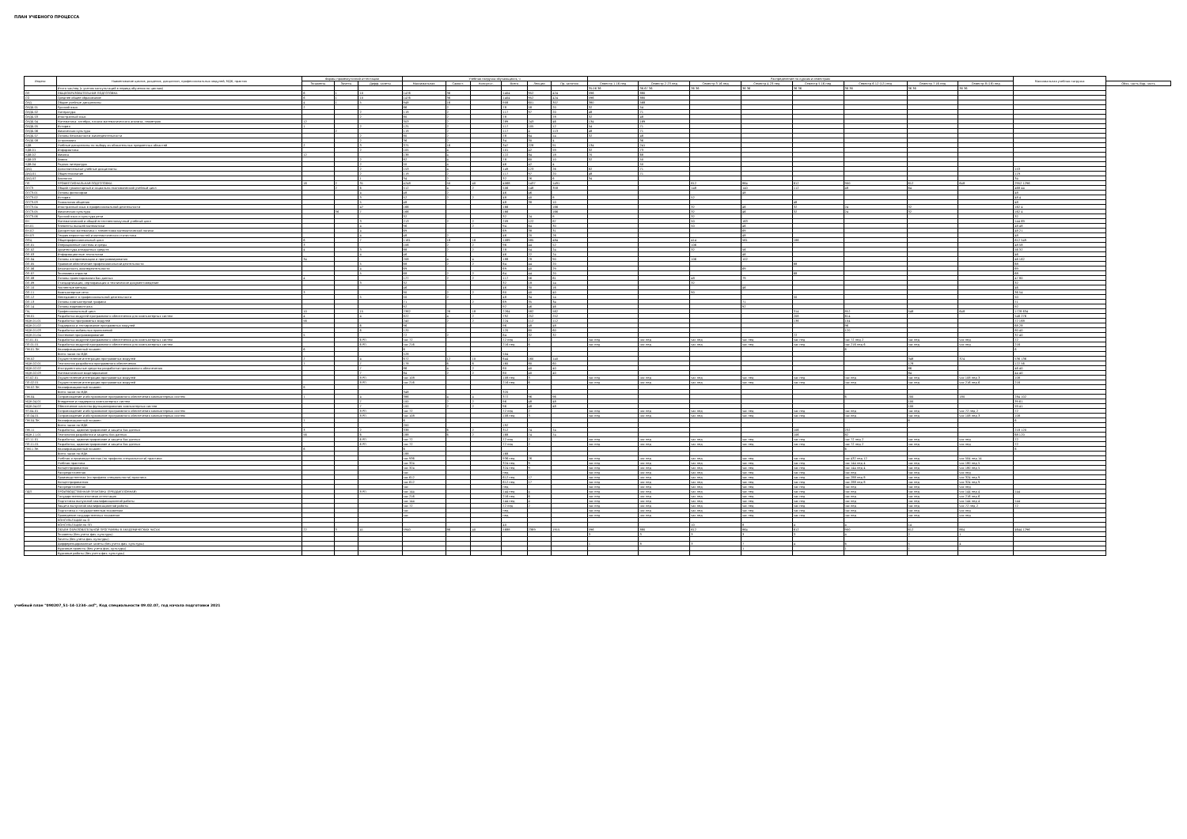ПЛАН УЧЕБНОГО ПРОЦЕССА
| Индекс | Наименование циклов, разделов, дисциплин, профессиональных модулей, МДК, практик | Формы промежуточной аттестации | | | Учебная нагрузка обучающихся, ч | | | | | | Распределение по курсам и семестрам | | | | | | | | Максимальная учебная нагрузка | |
| --- | --- | --- | --- | --- | --- | --- | --- | --- | --- | --- | --- | --- | --- | --- | --- | --- | --- | --- | --- | --- |
| | | Экзамены | Зачеты | Дифф. зачеты | Максимальная | Самост. | Консульт. | Всего | Лекции | Пр. занятия | Семестр 1 16 нед | Семестр 2 23 нед | Семестр 3 16 нед | Семестр 4 23 нед | Семестр 5 16 нед | Семестр 6 12 (12) нед | Семестр 7 16 нед | Семестр 8 (18) нед | | Обяз. часть Вар. часть |
| | Итого час/нед (с учетом консультаций в период обучения по циклам) | | | | | | | | | | 35.06 36 | 36.67 36 | 36 36 | 36 36 | 36 36 | 36 36 | 36 36 | 36 36 | | |
| ОП | ОБЩЕОБРАЗОВАТЕЛЬНАЯ ПОДГОТОВКА | 6 | 1 | 10 | 1476 | 36 | | 1404 | 952 | 424 | 596 | 880 | | | | | | | | |
| СО | Среднее общее образование | 6 | 1 | 10 | 1476 | 36 | | 1404 | 952 | 424 | 596 | 880 | | | | | | | | |
| ОУД | Общие учебные дисциплины | 4 | 1 | 5 | 948 | 16 | | 908 | 601 | 307 | 380 | 568 | | | | | | | | |
| ОУДБ.01 | Русский язык | 2 | | | 86 | 2 | | 78 | 58 | 20 | 32 | 54 | | | | | | | | |
| ОУДБ.02 | Литература | | | 2 | 119 | 2 | | 117 | 97 | 20 | 48 | 71 | | | | | | | | |
| ОУДБ.03 | Иностранный язык | | | 2 | 80 | 2 | | 78 | | 78 | 32 | 48 | | | | | | | | |
| ОУДБ.04 | Математика: алгебра, начала математического анализа, геометрия | 12 | | | 303 | 2 | | 289 | 243 | 46 | 134 | 169 | | | | | | | | |
| ОУДБ.05 | История | 1 | | 2 | 125 | 2 | | 117 | 105 | 12 | 54 | 71 | | | | | | | | |
| ОУДБ.06 | Физическая культура | | 2 | | 119 | 2 | | 117 | 4 | 113 | 48 | 71 | | | | | | | | |
| ОУДБ.07 | Основы безопасности жизнедеятельности | | | 2 | 80 | 2 | | 78 | 64 | 14 | 32 | 48 | | | | | | | | |
| ОУДБ.08 | Астрономия | | | 2 | 36 | 2 | | 34 | 30 | 4 | | 36 | | | | | | | | |
| УДВ | Учебные дисциплины по выбору из обязательных предметных областей | 2 | | 3 | 375 | 16 | | 347 | 228 | 91 | 134 | 241 | | | | | | | | |
| УДВ.01 | Информатика | | | 2 | 105 | 4 | | 101 | 42 | 59 | 32 | 73 | | | | | | | | |
| УДВ.02 | Физика | 12 | | | 138 | 4 | | 122 | 84 | 18 | 70 | 68 | | | | | | | | |
| УДВ.03 | Химия | | | 2 | 82 | 4 | | 78 | 60 | 10 | 32 | 50 | | | | | | | | |
| УДВ.04 | Родная литература | | | 2 | 50 | 4 | | 46 | 42 | 4 | | 50 | | | | | | | | |
| ДУД | Дополнительные учебные дисциплины | | | 2 | 153 | 4 | | 149 | 123 | 26 | 82 | 71 | | | | | | | 153 | |
| ДУД.01 | Обществознание | | | 2 | 119 | 2 | | 117 | 97 | 20 | 48 | 71 | | | | | | | 119 | |
| ДУД.02 | Биология | | | 1 | 34 | 2 | | 32 | 26 | 6 | 34 | | | | | | | | 34 | |
| ПП | ПРОФЕССИОНАЛЬНАЯ ПОДГОТОВКА | 16 | 2 | 31 | 4248 | 50 | 40 | 4068 | 1437 | 1491 | | | 612 | 864 | 612 | 900 | 612 | 648 | 2952 1296 | |
| ОГСЭ | Общий гуманитарный и социально-экономический учебный цикл | | 2 | 6 | 512 | 4 | 2 | 506 | 148 | 358 | | | 148 | 140 | 112 | 48 | 64 | | 468 44 | |
| ОГСЭ.01 | Основы философии | | | 4 | 48 | 2 | | 46 | 46 | | | | | 48 | | | | | 48 | |
| ОГСЭ.02 | История | | | 3 | 52 | 2 | 2 | 48 | 40 | 8 | | | 52 | | | | | | 48 4 | |
| ОГСЭ.03 | Психология общения | | | 5 | 48 | | | 48 | 38 | 10 | | | | | 48 | | | | 48 | |
| ОГСЭ.04 | Иностранный язык в профессиональной деятельности | | | 47 | 166 | | | 166 | | 166 | | | 32 | 46 | 32 | 24 | 32 | | 162 4 | |
| ОГСЭ.05 | Физическая культура | | 36 | 7 | 166 | | | 166 | | 166 | | | 32 | 46 | 32 | 24 | 32 | | 162 4 | |
| ОГСЭ.06 | Русский язык и культура речи | | | | 32 | | | 32 | 24 | 8 | | | 32 | | | | | | 32 | |
| ЕН | Математический и общий естественнонаучный учебный цикл | | | 3 | 213 | 2 | 2 | 209 | 122 | 87 | | | 50 | 163 | | | | | 144 69 | |
| ЕН.01 | Элементы высшей математики | | | 4 | 96 | | 2 | 94 | 64 | 30 | | | 50 | 46 | | | | | 48 48 | |
| ЕН.02 | Дискретная математика с элементами математической логики | | | 4 | 69 | | | 69 | 38 | 31 | | | | 69 | | | | | 48 21 | |
| ЕН.03 | Теория вероятностей и математическая статистика | | | 4 | 48 | 2 | | 46 | 20 | 26 | | | | 48 | | | | | 48 | |
| ОПЦ | Общепрофессиональный цикл | 6 | | 7 | 1161 | 18 | 18 | 1089 | 585 | 484 | | | 414 | 561 | 186 | | | | 612 549 | |
| ОП.01 | Операционные системы и среды | 3 | | | 106 | 2 | 2 | 96 | 44 | 52 | | | 106 | | | | | | 48 58 | |
| ОП.02 | Архитектура аппаратных средств | 4 | | 3 | 88 | 2 | 2 | 78 | 54 | 24 | | | 32 | 56 | | | | | 56 32 | |
| ОП.03 | Информационные технологии | | | 4 | 46 | | | 46 | 22 | 24 | | | | 46 | | | | | 46 | |
| ОП.04 | Основы алгоритмизации и программирования | 34 | | | 208 | 4 | 4 | 188 | 78 | 90 | | | 106 | 102 | | | | | 46 162 | |
| ОП.05 | Правовое обеспечение профессиональной деятельности | | | 5 | 68 | 2 | 2 | 64 | 44 | 20 | | | | | 68 | | | | 68 | |
| ОП.06 | Безопасность жизнедеятельности | | | 4 | 69 | | | 69 | 40 | 29 | | | | 69 | | | | | 69 | |
| ОП.07 | Экономика отрасли | | | 5 | 68 | 2 | 2 | 64 | 44 | 20 | | | | | 68 | | | | 68 | |
| ОП.08 | Основы проектирования баз данных | 4 | | | 127 | 2 | 2 | 117 | 56 | 61 | | | 48 | 79 | | | | | 47 80 | |
| ОП.09 | Стандартизация, сертификация и техническое документоведение | | | 3 | 32 | | | 32 | 18 | 14 | | | 32 | | | | | | 32 | |
| ОП.10 | Численные методы | | | | 46 | | | 46 | 30 | 16 | | | | 46 | | | | | 46 | |
| ОП.11 | Компьютерные сети | 3 | | | 90 | 2 | 2 | 80 | 40 | 40 | | | 90 | | | | | | 36 54 | |
| ОП.12 | Менеджмент в профессиональной деятельности | | | 5 | 50 | 2 | | 48 | 34 | 14 | | | | | 50 | | | | 50 | |
| ОП.13 | Основы компьютерной графики | | | | 71 | | 2 | 69 | 35 | 34 | | | | 71 | | | | | 71 | |
| ОП.14 | Основы видеомонтажа | | | | 92 | | | 92 | 46 | 46 | | | | 92 | | | | | 92 | |
| ПЦ | Профессиональный цикл | 10 | | 15 | 2362 | 26 | 18 | 2264 | 582 | 562 | | | | | 314 | 852 | 548 | 648 | 1728 634 | |
| ПМ.01 | Разработка модулей программного обеспечения для компьютерных систем | 4 | | 4 | 822 | 4 | 2 | 792 | 252 | 252 | | | | | 208 | 614 | | | 546 276 | |
| МДК.01.01 | Разработка программных модулей | 56 | | | 240 | 2 | 2 | 224 | 112 | 112 | | | | | 136 | 104 | | | 72 168 | |
| МДК.01.02 | Поддержка и тестирование программных модулей | | | 6 | 96 | | | 96 | 48 | 48 | | | | | | 96 | | | 68 28 | |
| МДК.01.03 | Разработка мобильных приложений | | | 6 | 120 | | | 120 | 60 | 60 | | | | | | 120 | | | 80 40 | |
| МДК.01.04 | Системное программирование | 5 | | | 72 | 2 | | 64 | 32 | 32 | | | | | 72 | | | | 32 40 | |
| УП.01.01 | Разработка модулей программного обеспечения для компьютерных систем | | | 6 РП | час 72 | | | 72 нед | 2 | | час нед | час нед | час нед | час нед | час нед | час 72 нед 2 | час нед | час нед | 72 | |
| ПП.01.01 | Разработка модулей программного обеспечения для компьютерных систем | | | 6 РП | час 216 | | | 216 нед | 6 | | час нед | час нед | час нед | час нед | час нед | час 216 нед 6 | час нед | час нед | 216 | |
| ПМ.01.ЭК | Квалификационный экзамен | 6 | | | 6 | | | | | | | | | | | 6 | | | 6 | |
| | Всего часов по МДК | | | | 528 | | | 504 | | | | | | | | | | | | |
| ПМ.02 | Осуществление интеграции программных модулей | 2 | | 4 | 672 | 12 | 10 | 644 | 160 | 140 | | | | | | | 348 | 324 | 536 136 | |
| МДК.02.01 | Технология разработки программного обеспечения | 7 | | 7 | 178 | 6 | 6 | 160 | 80 | 60 | | | | | | | 178 | | 122 56 | |
| МДК.02.02 | Инструментальные средства разработки программного обеспечения | | | 7 | 86 | 4 | 2 | 80 | 40 | 40 | | | | | | | 86 | | 46 40 | |
| МДК.02.03 | Математическое моделирование | | | 7 | 84 | 2 | 2 | 80 | 40 | 40 | | | | | | | 84 | | 44 40 | |
| УП.02.01 | Осуществление интеграции программных модулей | | | 8 РП | час 108 | | | 108 нед | 3 | | час нед | час нед | час нед | час нед | час нед | час нед | час нед | час 108 нед 3 | 108 | |
| ПП.02.01 | Осуществление интеграции программных модулей | | | 8 РП | час 216 | | | 216 нед | 6 | | час нед | час нед | час нед | час нед | час нед | час нед | час нед | час 216 нед 6 | 216 | |
| ПМ.02.ЭК | Квалификационный экзамен | 8 | | | | | | | | | | | | | | | | | | |
| | Всего часов по МДК | | | | 348 | | | 320 | | | | | | | | | | | | |
| ПМ.04 | Сопровождение и обслуживание программного обеспечения компьютерных систем | 1 | | 4 | 386 | 4 | 4 | 372 | 96 | 96 | | | | | | 6 | 200 | 180 | 284 102 | |
| МДК.04.01 | Внедрение и поддержка компьютерных систем | | | 7 | 100 | 2 | 2 | 96 | 48 | 48 | | | | | | | 100 | | 39 61 | |
| МДК.04.02 | Обеспечение качества функционирования компьютерных систем | | | 7 | 100 | 2 | 2 | 96 | 48 | 48 | | | | | | | 100 | | 59 41 | |
| УП.04.01 | Сопровождение и обслуживание программного обеспечения компьютерных систем | | | 8 РП | час 72 | | | 72 нед | 2 | | час нед | час нед | час нед | час нед | час нед | час нед | час нед | час 72 нед 2 | 72 | |
| ПП.04.01 | Сопровождение и обслуживание программного обеспечения компьютерных систем | | | 8 РП | час 108 | | | 108 нед | 3 | | час нед | час нед | час нед | час нед | час нед | час нед | час нед | час 108 нед 3 | 108 | |
| ПМ.04.ЭК | Квалификационный экзамен | 7 | | | 6 | | | | | | | | | | | | 6 | | 6 | |
| | Всего часов по МДК | | | | 200 | | | 192 | | | | | | | | | | | | |
| ПМ.11 | Разработка, администрирование и защита баз данных | 3 | | 2 | 338 | 6 | 2 | 312 | 74 | 74 | | | | | 106 | 232 | | | 218 120 | |
| МДК.11.01 | Технология разработки и защиты баз данных | 56 | | 6 | 188 | 6 | 2 | 168 | 74 | 74 | | | | | 106 | 82 | | | 68 120 | |
| УП.11.01 | Разработка, администрирование и защита баз данных | | | 6 РП | час 72 | | | 72 нед | 2 | | час нед | час нед | час нед | час нед | час нед | час 72 нед 2 | час нед | час нед | 72 | |
| ПП.11.01 | Разработка, администрирование и защита баз данных | | | 6 РП | час 72 | | | 72 нед | 2 | | час нед | час нед | час нед | час нед | час нед | час 72 нед 2 | час нед | час нед | 72 | |
| ПМ11.ЭК | Квалификационный экзамен | 6 | | | 6 | | | | | | | | | | | 6 | | | 6 | |
| | Всего часов по МДК | | | | 188 | | | 168 | | | | | | | | | | | | |
| | Учебная и производственная (по профилю специальности) практики | | | | час 936 | | | 936 нед | 26 | | час нед | час нед | час нед | час нед | час нед | час 432 нед 12 | час нед | час 504 нед 14 | | |
| | Учебная практика | | | | час 324 | | | 324 нед | 9 | | час нед | час нед | час нед | час нед | час нед | час 144 нед 4 | час нед | час 180 нед 5 | | |
| | Концентрированная | | | | час 324 | | | 324 нед | 9 | | час нед | час нед | час нед | час нед | час нед | час 144 нед 4 | час нед | час 180 нед 5 | | |
| | Рассредоточенная | | | | час | | | нед | | | час нед | час нед | час нед | час нед | час нед | час нед | час нед | час нед | | |
| | Производственная (по профилю специальности) практика | | | | час 612 | | | 612 нед | 17 | | час нед | час нед | час нед | час нед | час нед | час 288 нед 8 | час нед | час 324 нед 9 | | |
| | Концентрированная | | | | час 612 | | | 612 нед | 17 | | час нед | час нед | час нед | час нед | час нед | час 288 нед 8 | час нед | час 324 нед 9 | | |
| | Рассредоточенная | | | | час | | | нед | | | час нед | час нед | час нед | час нед | час нед | час нед | час нед | час нед | | |
| ПДП | ПРОИЗВОДСТВЕННАЯ ПРАКТИКА (ПРЕДДИПЛОМНАЯ) | | | 8 РП | час 144 | | | 144 нед | 4 | | час нед | час нед | час нед | час нед | час нед | час нед | час нед | час 144 нед 4 | 144 | |
| | Государственная итоговая аттестация | | | | час 216 | | | 216 нед | 6 | | час нед | час нед | час нед | час нед | час нед | час нед | час нед | час 216 нед 6 | | |
| | Подготовка выпускной квалификационной работы | | | | час 144 | | | 144 нед | 4 | | час нед | час нед | час нед | час нед | час нед | час нед | час нед | час 144 нед 4 | 144 | |
| | Защита выпускной квалификационной работы | | | | час 72 | | | 72 нед | 2 | | час нед | час нед | час нед | час нед | час нед | час нед | час нед | час 72 нед 2 | 72 | |
| | Подготовка к государственным экзаменам | | | | час | | | нед | | | час нед | час нед | час нед | час нед | час нед | час нед | час нед | час нед | | |
| | Проведение государственных экзаменов | | | | час | | | нед | | | час нед | час нед | час нед | час нед | час нед | час нед | час нед | час нед | | |
| | КОНСУЛЬТАЦИИ по О | | | | | | | | | | | | | | | | | | | |
| | КОНСУЛЬТАЦИИ по ПП | | | | | | | 40 | | | | | 10 | 8 | 4 | 4 | 14 | | | |
| | ОБЪЕМ ОБРАЗОВАТЕЛЬНОЙ ПРОГРАММЫ В АКАДЕМИЧЕСКИХ ЧАСАХ | 22 | 3 | 41 | 5940 | 86 | 40 | 5688 | 2389 | 1915 | 596 | 880 | 612 | 864 | 612 | 900 | 612 | 864 | 4644 1296 | |
| | Экзамены (без учета физ. культуры) | | | | | | | | | | 3 | 3 | 3 | 3 | 3 | 4 | 2 | 1 | | |
| | Зачеты (без учета физ. культуры) | | | | | | | | | | | | | | | | | | | |
| | Дифференцированные зачеты (без учета физ. культуры) | | | | | | | | | | 1 | 8 | 3 | 7 | 4 | 6 | 5 | 4 | | |
| | Курсовые проекты (без учета физ. культуры) | | | | | | | | | | | | | 1 | | 1 | 1 | | | |
| | Курсовые работы (без учета физ. культуры) | | | | | | | | | | | | | | | | | | | |
учебный план "090207_51-14-1234-.osf", Код специальности 09.02.07, год начала подготовки 2021